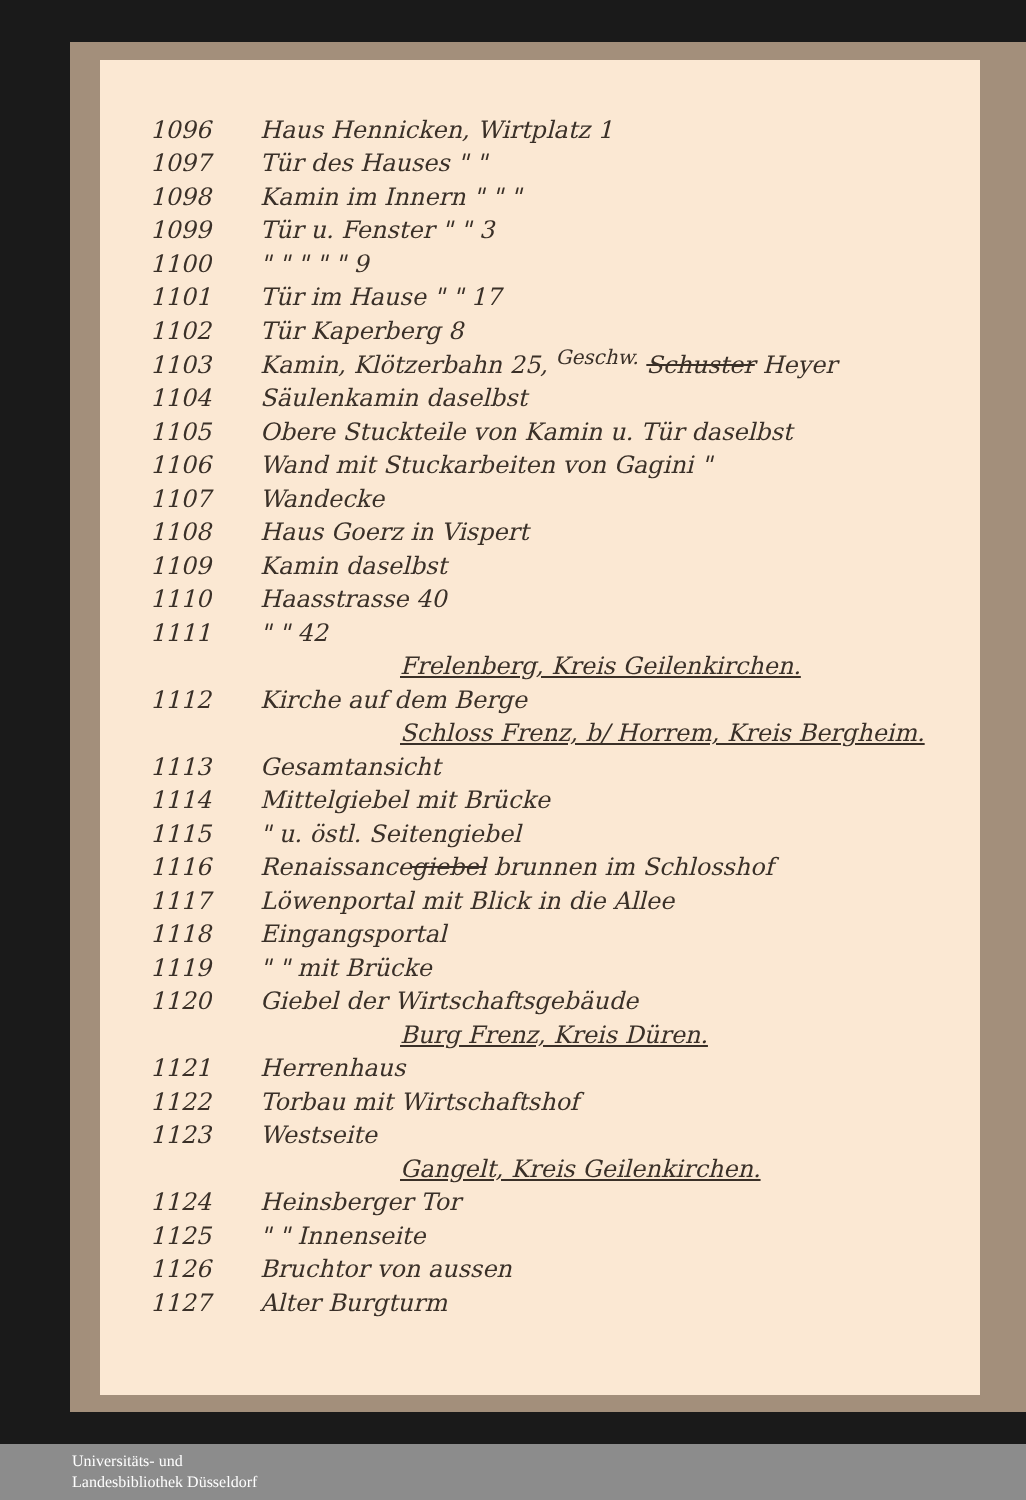| 1096 | Haus Hennicken, Wirtplatz 1 |
| 1097 | Tür des Hauses " " |
| 1098 | Kamin im Innern " " " |
| 1099 | Tür u. Fenster " " 3 |
| 1100 | " " " " " 9 |
| 1101 | Tür im Hause " " 17 |
| 1102 | Tür Kaperberg 8 |
| 1103 | Kamin, Klötzerbahn 25, <sup>Geschw.</sup> Schuster Heyer |
| 1104 | Säulenkamin daselbst |
| 1105 | Obere Stuckteile von Kamin u. Tür daselbst |
| 1106 | Wand mit Stuckarbeiten von Gagini " |
| 1107 | Wandecke |
| 1108 | Haus Goerz in Vispert |
| 1109 | Kamin daselbst |
| 1110 | Haasstrasse 40 |
| 1111 | " " 42 |
| | Frelenberg, Kreis Geilenkirchen. |
| 1112 | Kirche auf dem Berge |
| | Schloss Frenz, b/ Horrem, Kreis Bergheim. |
| 1113 | Gesamtansicht |
| 1114 | Mittelgiebel mit Brücke |
| 1115 | " u. östl. Seitengiebel |
| 1116 | Renaissance giebel brunnen im Schlosshof |
| 1117 | Löwenportal mit Blick in die Allee |
| 1118 | Eingangsportal |
| 1119 | " " mit Brücke |
| 1120 | Giebel der Wirtschaftsgebäude |
| | Burg Frenz, Kreis Düren. |
| 1121 | Herrenhaus |
| 1122 | Torbau mit Wirtschaftshof |
| 1123 | Westseite |
| | Gangelt, Kreis Geilenkirchen. |
| 1124 | Heinsberger Tor |
| 1125 | " " Innenseite |
| 1126 | Bruchtor von aussen |
| 1127 | Alter Burgturm |
Universitäts- und
Landesbibliothek Düsseldorf